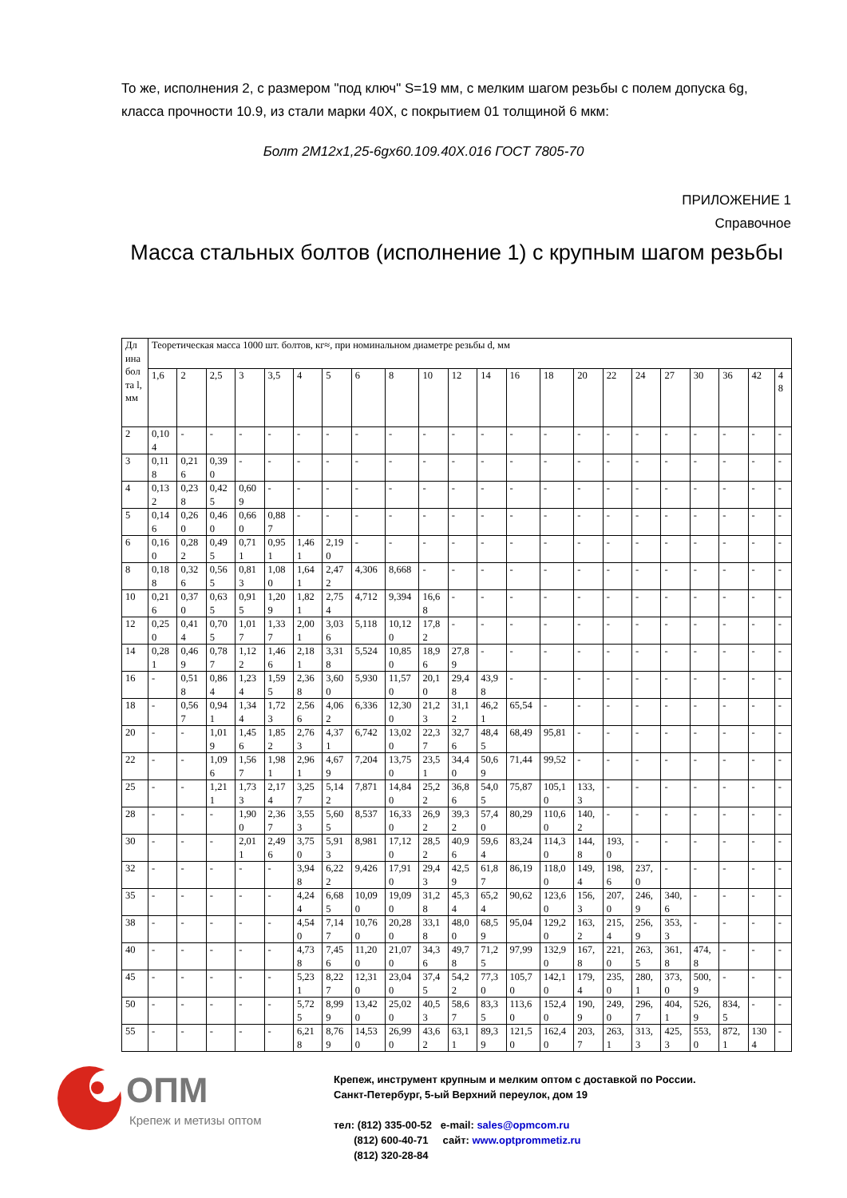То же, исполнения 2, с размером "под ключ" S=19 мм, с мелким шагом резьбы с полем допуска 6g, класса прочности 10.9, из стали марки 40Х, с покрытием 01 толщиной 6 мкм:
Болт 2М12х1,25-6gх60.109.40Х.016 ГОСТ 7805-70
ПРИЛОЖЕНИЕ 1
Справочное
Масса стальных болтов (исполнение 1) с крупным шагом резьбы
| Дли­на бо­лта l, мм | Теоретическая масса 1000 шт. болтов, кг≈, при номинальном диаметре резьбы d, мм | | | | | | | | | | | | | | | | | | | | | |
| --- | --- | --- | --- | --- | --- | --- | --- | --- | --- | --- | --- | --- | --- | --- | --- | --- | --- | --- | --- | --- | --- | --- |
| | 1,6 | 2 | 2,5 | 3 | 3,5 | 4 | 5 | 6 | 8 | 10 | 12 | 14 | 16 | 18 | 20 | 22 | 24 | 27 | 30 | 36 | 42 | 48 |
| 2 | 0,104 | - | - | - | - | - | - | - | - | - | - | - | - | - | - | - | - | - | - | - | - | - |
| 3 | 0,118 | 0,216 | 0,390 | - | - | - | - | - | - | - | - | - | - | - | - | - | - | - | - | - | - | - |
| 4 | 0,132 | 0,238 | 0,425 | 0,609 | - | - | - | - | - | - | - | - | - | - | - | - | - | - | - | - | - | - |
| 5 | 0,146 | 0,260 | 0,460 | 0,660 | 0,887 | - | - | - | - | - | - | - | - | - | - | - | - | - | - | - | - | - |
| 6 | 0,160 | 0,282 | 0,495 | 0,711 | 0,951 | 1,461 | 2,190 | - | - | - | - | - | - | - | - | - | - | - | - | - | - | - |
| 8 | 0,188 | 0,326 | 0,565 | 0,813 | 1,080 | 1,641 | 2,472 | 4,306 | 8,668 | - | - | - | - | - | - | - | - | - | - | - | - | - |
| 10 | 0,216 | 0,370 | 0,635 | 0,915 | 1,209 | 1,821 | 2,754 | 4,712 | 9,394 | 16,68 | - | - | - | - | - | - | - | - | - | - | - | - |
| 12 | 0,250 | 0,414 | 0,705 | 1,017 | 1,337 | 2,001 | 3,036 | 5,118 | 10,120 | 17,82 | - | - | - | - | - | - | - | - | - | - | - | - |
| 14 | 0,281 | 0,469 | 0,787 | 1,122 | 1,466 | 2,181 | 3,318 | 5,524 | 10,850 | 18,96 | 27,89 | - | - | - | - | - | - | - | - | - | - | - |
| 16 | - | 0,518 | 0,864 | 1,234 | 1,595 | 2,368 | 3,600 | 5,930 | 11,570 | 20,10 | 29,48 | 43,98 | - | - | - | - | - | - | - | - | - | - |
| 18 | - | 0,567 | 0,941 | 1,344 | 1,723 | 2,566 | 4,062 | 6,336 | 12,300 | 21,23 | 31,12 | 46,21 | 65,54 | - | - | - | - | - | - | - | - | - |
| 20 | - | - | 1,019 | 1,456 | 1,852 | 2,763 | 4,371 | 6,742 | 13,020 | 22,37 | 32,76 | 48,45 | 68,49 | 95,81 | - | - | - | - | - | - | - | - |
| 22 | - | - | 1,096 | 1,567 | 1,981 | 2,961 | 4,679 | 7,204 | 13,750 | 23,51 | 34,40 | 50,69 | 71,44 | 99,52 | - | - | - | - | - | - | - | - |
| 25 | - | - | 1,211 | 1,733 | 2,174 | 3,257 | 5,142 | 7,871 | 14,840 | 25,22 | 36,86 | 54,05 | 75,87 | 105,10 | 133,3 | - | - | - | - | - | - | - |
| 28 | - | - | - | 1,900 | 2,367 | 3,553 | 5,605 | 8,537 | 16,330 | 26,92 | 39,32 | 57,40 | 80,29 | 110,60 | 140,2 | - | - | - | - | - | - | - |
| 30 | - | - | - | 2,011 | 2,496 | 3,750 | 5,913 | 8,981 | 17,120 | 28,52 | 40,96 | 59,64 | 83,24 | 114,30 | 144,8 | 193,0 | - | - | - | - | - | - |
| 32 | - | - | - | - | - | 3,948 | 6,222 | 9,426 | 17,910 | 29,43 | 42,59 | 61,87 | 86,19 | 118,00 | 149,4 | 198,6 | 237,0 | - | - | - | - | - |
| 35 | - | - | - | - | - | 4,244 | 6,685 | 10,090 | 19,090 | 31,28 | 45,34 | 65,24 | 90,62 | 123,60 | 156,3 | 207,0 | 246,9 | 340,6 | - | - | - | - |
| 38 | - | - | - | - | - | 4,540 | 7,147 | 10,760 | 20,280 | 33,18 | 48,00 | 68,59 | 95,04 | 129,20 | 163,2 | 215,4 | 256,9 | 353,3 | - | - | - | - |
| 40 | - | - | - | - | - | 4,738 | 7,456 | 11,200 | 21,070 | 34,36 | 49,78 | 71,25 | 97,99 | 132,90 | 167,8 | 221,0 | 263,5 | 361,8 | 474,8 | - | - | - |
| 45 | - | - | - | - | - | 5,231 | 8,227 | 12,310 | 23,040 | 37,45 | 54,22 | 77,30 | 105,70 | 142,10 | 179,4 | 235,0 | 280,1 | 373,0 | 500,9 | - | - | - |
| 50 | - | - | - | - | - | 5,725 | 8,999 | 13,420 | 25,020 | 40,53 | 58,67 | 83,35 | 113,60 | 152,40 | 190,9 | 249,0 | 296,7 | 404,1 | 526,9 | 834,5 | - | - |
| 55 | - | - | - | - | - | 6,218 | 8,769 | 14,530 | 26,990 | 43,62 | 63,11 | 89,39 | 121,50 | 162,40 | 203,7 | 263,1 | 313,3 | 425,3 | 553,0 | 872,1 | 1304 | - |
ОПМ
Крепеж и метизы оптом
Крепеж, инструмент крупным и мелким оптом с доставкой по России.
Санкт-Петербург, 5-ый Верхний переулок, дом 19
тел: (812) 335-00-52 e-mail: sales@opmcom.ru
(812) 600-40-71 сайт: www.optprommetiz.ru
(812) 320-28-84